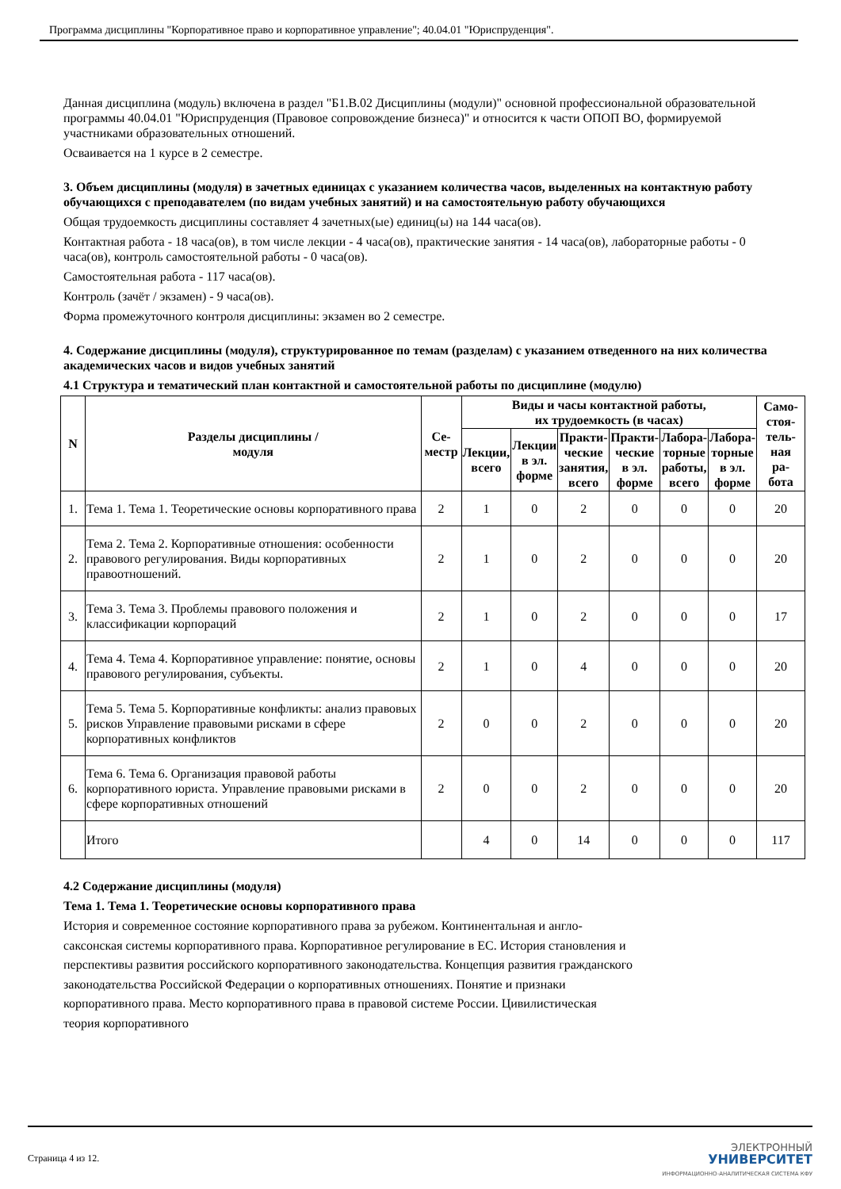Программа дисциплины "Корпоративное право и корпоративное управление"; 40.04.01 "Юриспруденция".
Данная дисциплина (модуль) включена в раздел "Б1.В.02 Дисциплины (модули)" основной профессиональной образовательной программы 40.04.01 "Юриспруденция (Правовое сопровождение бизнеса)" и относится к части ОПОП ВО, формируемой участниками образовательных отношений.
Осваивается на 1 курсе в 2 семестре.
3. Объем дисциплины (модуля) в зачетных единицах с указанием количества часов, выделенных на контактную работу обучающихся с преподавателем (по видам учебных занятий) и на самостоятельную работу обучающихся
Общая трудоемкость дисциплины составляет 4 зачетных(ые) единиц(ы) на 144 часа(ов).
Контактная работа - 18 часа(ов), в том числе лекции - 4 часа(ов), практические занятия - 14 часа(ов), лабораторные работы - 0 часа(ов), контроль самостоятельной работы - 0 часа(ов).
Самостоятельная работа - 117 часа(ов).
Контроль (зачёт / экзамен) - 9 часа(ов).
Форма промежуточного контроля дисциплины: экзамен во 2 семестре.
4. Содержание дисциплины (модуля), структурированное по темам (разделам) с указанием отведенного на них количества академических часов и видов учебных занятий
4.1 Структура и тематический план контактной и самостоятельной работы по дисциплине (модулю)
| N | Разделы дисциплины / модуля | Се- местр | Виды и часы контактной работы, их трудоемкость (в часах) | | | | | | Само- стоя- тель- ная ра- бота |
| --- | --- | --- | --- | --- | --- | --- | --- | --- | --- |
| | | | Лекции, всего | Лекции в эл. форме | Практи- ческие занятия, всего | Практи- ческие в эл. форме | Лабора- торные работы, всего | Лабора- торные в эл. форме | |
| 1. | Тема 1. Тема 1. Теоретические основы корпоративного права | 2 | 1 | 0 | 2 | 0 | 0 | 0 | 20 |
| 2. | Тема 2. Тема 2. Корпоративные отношения: особенности правового регулирования. Виды корпоративных правоотношений. | 2 | 1 | 0 | 2 | 0 | 0 | 0 | 20 |
| 3. | Тема 3. Тема 3. Проблемы правового положения и классификации корпораций | 2 | 1 | 0 | 2 | 0 | 0 | 0 | 17 |
| 4. | Тема 4. Тема 4. Корпоративное управление: понятие, основы правового регулирования, субъекты. | 2 | 1 | 0 | 4 | 0 | 0 | 0 | 20 |
| 5. | Тема 5. Тема 5. Корпоративные конфликты: анализ правовых рисков Управление правовыми рисками в сфере корпоративных конфликтов | 2 | 0 | 0 | 2 | 0 | 0 | 0 | 20 |
| 6. | Тема 6. Тема 6. Организация правовой работы корпоративного юриста. Управление правовыми рисками в сфере корпоративных отношений | 2 | 0 | 0 | 2 | 0 | 0 | 0 | 20 |
| | Итого | | 4 | 0 | 14 | 0 | 0 | 0 | 117 |
4.2 Содержание дисциплины (модуля)
Тема 1. Тема 1. Теоретические основы корпоративного права
История и современное состояние корпоративного права за рубежом. Континентальная и англо-саксонская системы корпоративного права. Корпоративное регулирование в ЕС. История становления и перспективы развития российского корпоративного законодательства. Концепция развития гражданского законодательства Российской Федерации о корпоративных отношениях. Понятие и признаки корпоративного права. Место корпоративного права в правовой системе России. Цивилистическая теория корпоративного
Страница 4 из 12.
ЭЛЕКТРОННЫЙ
УНИВЕРСИТЕТ
ИНФОРМАЦИОННО-АНАЛИТИЧЕСКАЯ СИСТЕМА КФУ